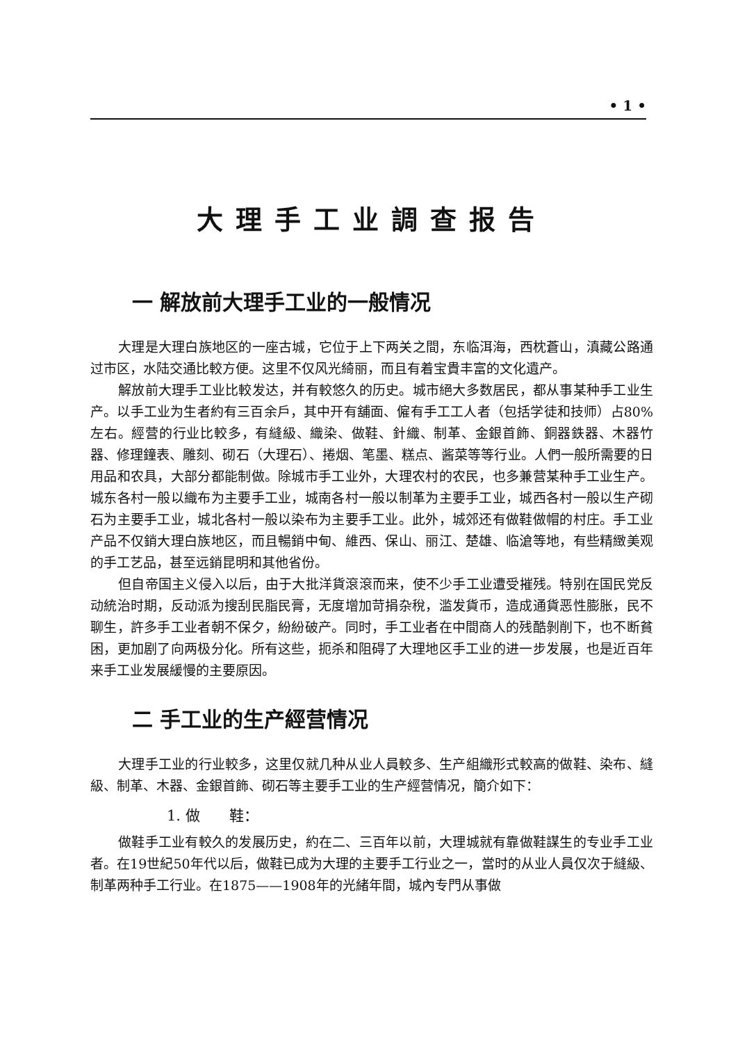• 1 •
大理手工业調查报告
一 解放前大理手工业的一般情况
大理是大理白族地区的一座古城，它位于上下两关之間，东临洱海，西枕蒼山，滇藏公路通过市区，水陆交通比較方便。这里不仅风光綺丽，而且有着宝貴丰富的文化遺产。
解放前大理手工业比較发达，并有較悠久的历史。城市絕大多数居民，都从事某种手工业生产。以手工业为生者約有三百余戶，其中开有舖面、僱有手工工人者（包括学徒和技师）占80%左右。經营的行业比較多，有縫級、織染、做鞋、針織、制革、金銀首飾、銅器鉄器、木器竹器、修理鐘表、雕刻、砌石（大理石）、捲烟、笔墨、糕点、酱菜等等行业。人們一般所需要的日用品和农具，大部分都能制做。除城市手工业外，大理农村的农民，也多兼营某种手工业生产。城东各村一般以織布为主要手工业，城南各村一般以制革为主要手工业，城西各村一般以生产砌石为主要手工业，城北各村一般以染布为主要手工业。此外，城郊还有做鞋做帽的村庄。手工业产品不仅銷大理白族地区，而且暢銷中甸、維西、保山、丽江、楚雄、临滄等地，有些精緻美观的手工艺品，甚至远銷昆明和其他省份。
但自帝国主义侵入以后，由于大批洋貨滾滾而来，使不少手工业遭受摧残。特别在国民党反动統治时期，反动派为搜刮民脂民膏，无度增加苛捐杂稅，滥发貨币，造成通貨恶性膨胀，民不聊生，許多手工业者朝不保夕，紛紛破产。同时，手工业者在中間商人的残酷剝削下，也不断貧困，更加剧了向两极分化。所有这些，扼杀和阻碍了大理地区手工业的进一步发展，也是近百年来手工业发展緩慢的主要原因。
二 手工业的生产經营情况
大理手工业的行业較多，这里仅就几种从业人員較多、生产組織形式較高的做鞋、染布、縫級、制革、木器、金銀首飾、砌石等主要手工业的生产經营情况，簡介如下：
1. 做　　鞋：
做鞋手工业有較久的发展历史，約在二、三百年以前，大理城就有靠做鞋謀生的专业手工业者。在19世紀50年代以后，做鞋已成为大理的主要手工行业之一，當时的从业人員仅次于縫級、制革两种手工行业。在1875——1908年的光緒年間，城內专門从事做